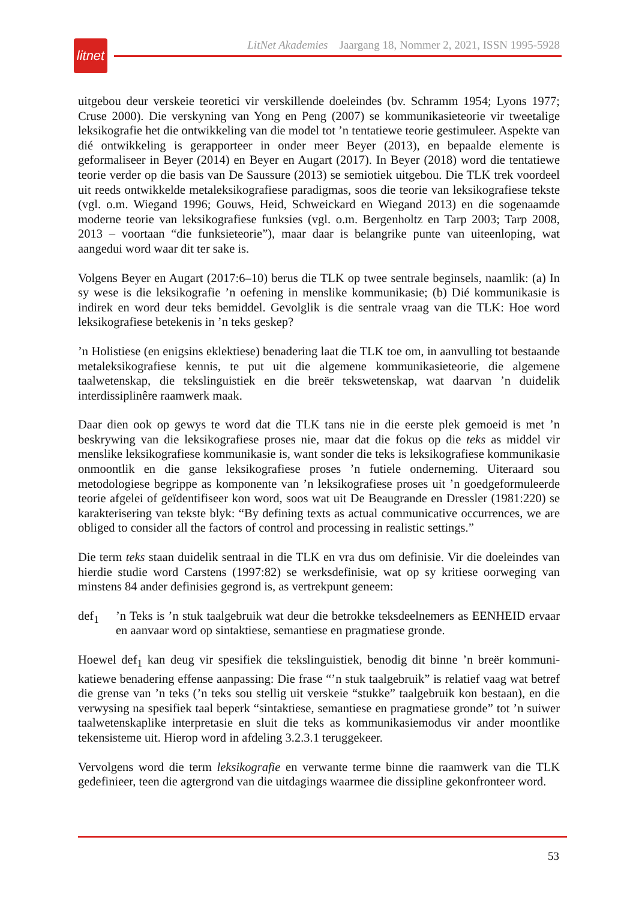litnet
LitNet Akademies Jaargang 18, Nommer 2, 2021, ISSN 1995-5928
uitgebou deur verskeie teoretici vir verskillende doeleindes (bv. Schramm 1954; Lyons 1977; Cruse 2000). Die verskyning van Yong en Peng (2007) se kommunikasieteorie vir tweetalige leksikografie het die ontwikkeling van die model tot ’n tentatiewe teorie gestimuleer. Aspekte van dié ontwikkeling is gerapporteer in onder meer Beyer (2013), en bepaalde elemente is geformaliseer in Beyer (2014) en Beyer en Augart (2017). In Beyer (2018) word die tentatiewe teorie verder op die basis van De Saussure (2013) se semiotiek uitgebou. Die TLK trek voordeel uit reeds ontwikkelde metaleksikografiese paradigmas, soos die teorie van leksikografiese tekste (vgl. o.m. Wiegand 1996; Gouws, Heid, Schweickard en Wiegand 2013) en die sogenaamde moderne teorie van leksikografiese funksies (vgl. o.m. Bergenholtz en Tarp 2003; Tarp 2008, 2013 – voortaan “die funksieteorie”), maar daar is belangrike punte van uiteenloping, wat aangedui word waar dit ter sake is.
Volgens Beyer en Augart (2017:6–10) berus die TLK op twee sentrale beginsels, naamlik: (a) In sy wese is die leksikografie ’n oefening in menslike kommunikasie; (b) Dié kommunikasie is indirek en word deur teks bemiddel. Gevolglik is die sentrale vraag van die TLK: Hoe word leksikografiese betekenis in ’n teks geskep?
’n Holistiese (en enigsins eklektiese) benadering laat die TLK toe om, in aanvulling tot bestaande metaleksikografiese kennis, te put uit die algemene kommunikasieteorie, die algemene taalwetenskap, die tekslinguistiek en die breër tekswetenskap, wat daarvan ’n duidelik interdissiplinêre raamwerk maak.
Daar dien ook op gewys te word dat die TLK tans nie in die eerste plek gemoeid is met ’n beskrywing van die leksikografiese proses nie, maar dat die fokus op die teks as middel vir menslike leksikografiese kommunikasie is, want sonder die teks is leksikografiese kommunikasie onmoontlik en die ganse leksikografiese proses ’n futiele onderneming. Uiteraard sou metodologiese begrippe as komponente van ’n leksikografiese proses uit ’n goedgeformuleerde teorie afgelei of geïdentifiseer kon word, soos wat uit De Beaugrande en Dressler (1981:220) se karakterisering van tekste blyk: “By defining texts as actual communicative occurrences, we are obliged to consider all the factors of control and processing in realistic settings.”
Die term teks staan duidelik sentraal in die TLK en vra dus om definisie. Vir die doeleindes van hierdie studie word Carstens (1997:82) se werksdefinisie, wat op sy kritiese oorweging van minstens 84 ander definisies gegrond is, as vertrekpunt geneem:
def<sub>1</sub>’n Teks is ’n stuk taalgebruik wat deur die betrokke teksdeelnemers as EENHEID ervaar en aanvaar word op sintaktiese, semantiese en pragmatiese gronde.
Hoewel def<sub>1</sub> kan deug vir spesifiek die tekslinguistiek, benodig dit binne ’n breër kommuni­katiewe benadering effense aanpassing: Die frase “’n stuk taalgebruik” is relatief vaag wat betref die grense van ’n teks (’n teks sou stellig uit verskeie “stukke” taalgebruik kon bestaan), en die verwysing na spesifiek taal beperk “sintaktiese, semantiese en pragmatiese gronde” tot ’n suiwer taalwetenskaplike interpretasie en sluit die teks as kommunikasiemodus vir ander moontlike tekensisteme uit. Hierop word in afdeling 3.2.3.1 teruggekeer.
Vervolgens word die term leksikografie en verwante terme binne die raamwerk van die TLK gedefinieer, teen die agtergrond van die uitdagings waarmee die dissipline gekonfronteer word.
53